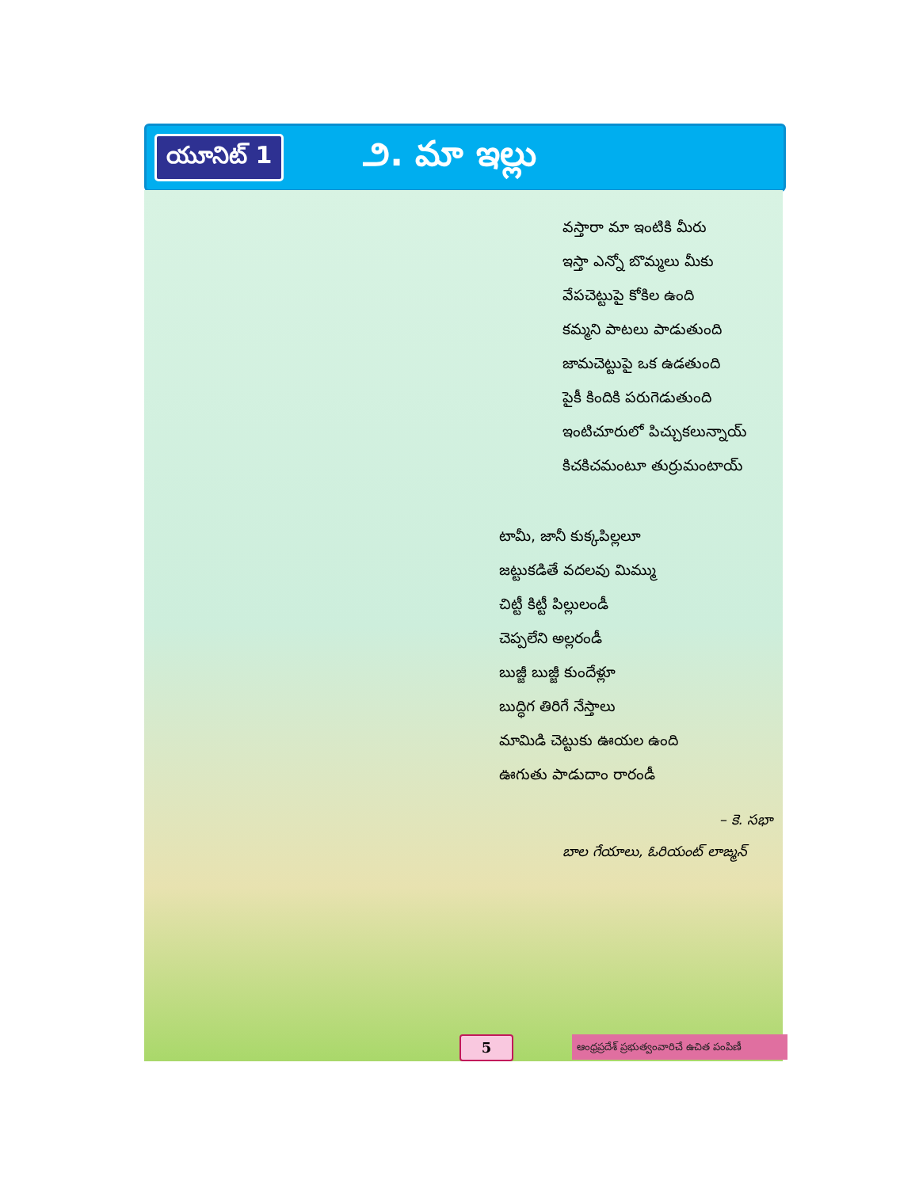యూనిట్ 1
౨. మా ఇల్లు
వస్తారా మా ఇంటికి మీరు
ఇస్తా ఎన్నో బొమ్మలు మీకు
వేపచెట్టుపై కోకిల ఉంది
కమ్మని పాటలు పాడుతుంది
జామచెట్టుపై ఒక ఉడతుంది
పైకీ కిందికి పరుగెడుతుంది
ఇంటిచూరులో పిచ్చుకలున్నాయ్
కిచకిచమంటూ తుర్రుమంటాయ్
టామీ, జానీ కుక్కపిల్లలూ
జట్టుకడితే వదలవు మిమ్ము
చిట్టీ కిట్టీ పిల్లులండీ
చెప్పలేని అల్లరండీ
బుజ్జీ బుజ్జీ కుందేళ్లూ
బుద్ధిగ తిరిగే నేస్తాలు
మామిడి చెట్టుకు ఊయల ఉంది
ఊగుతు పాడుదాం రారండీ
– కె. సభా
బాల గేయాలు, ఓరియంట్ లాఙ్మన్
5
ఆంధ్రప్రదేశ్ ప్రభుత్వంవారిచే ఉచిత పంపిణీ